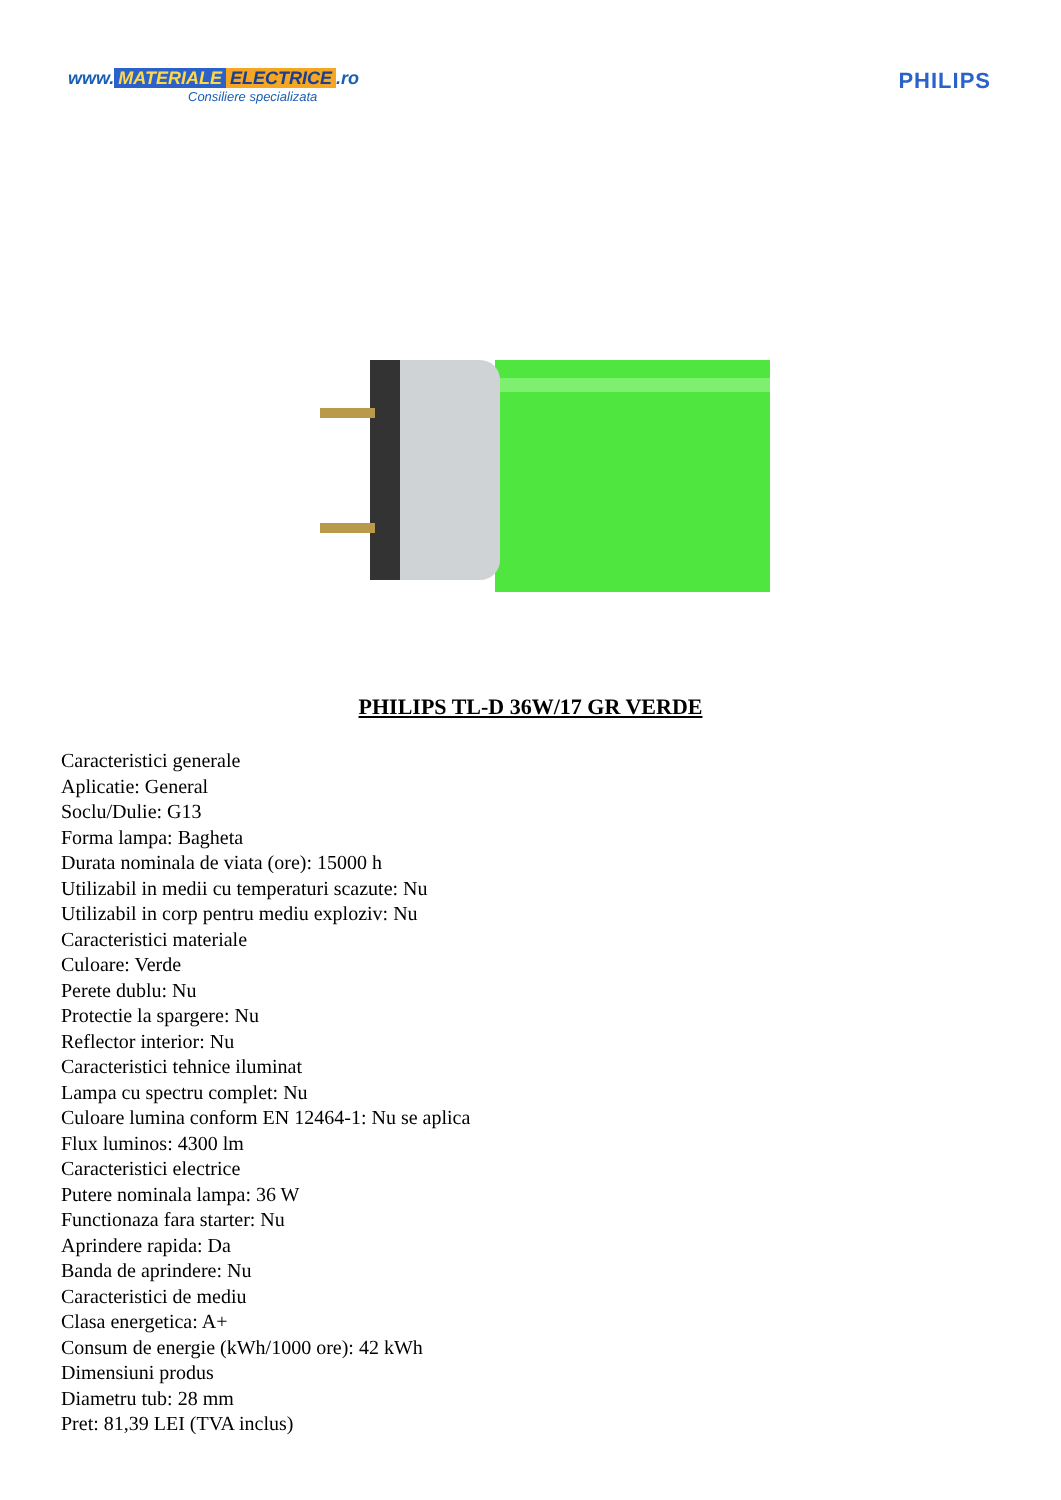www. MATERIALE ELECTRICE.ro
Consiliere specializata
PHILIPS
PHILIPS TL-D 36W/17 GR VERDE
Caracteristici generale
Aplicatie: General
Soclu/Dulie: G13
Forma lampa: Bagheta
Durata nominala de viata (ore): 15000 h
Utilizabil in medii cu temperaturi scazute: Nu
Utilizabil in corp pentru mediu exploziv: Nu
Caracteristici materiale
Culoare: Verde
Perete dublu: Nu
Protectie la spargere: Nu
Reflector interior: Nu
Caracteristici tehnice iluminat
Lampa cu spectru complet: Nu
Culoare lumina conform EN 12464-1: Nu se aplica
Flux luminos: 4300 lm
Caracteristici electrice
Putere nominala lampa: 36 W
Functionaza fara starter: Nu
Aprindere rapida: Da
Banda de aprindere: Nu
Caracteristici de mediu
Clasa energetica: A+
Consum de energie (kWh/1000 ore): 42 kWh
Dimensiuni produs
Diametru tub: 28 mm
Pret: 81,39 LEI (TVA inclus)